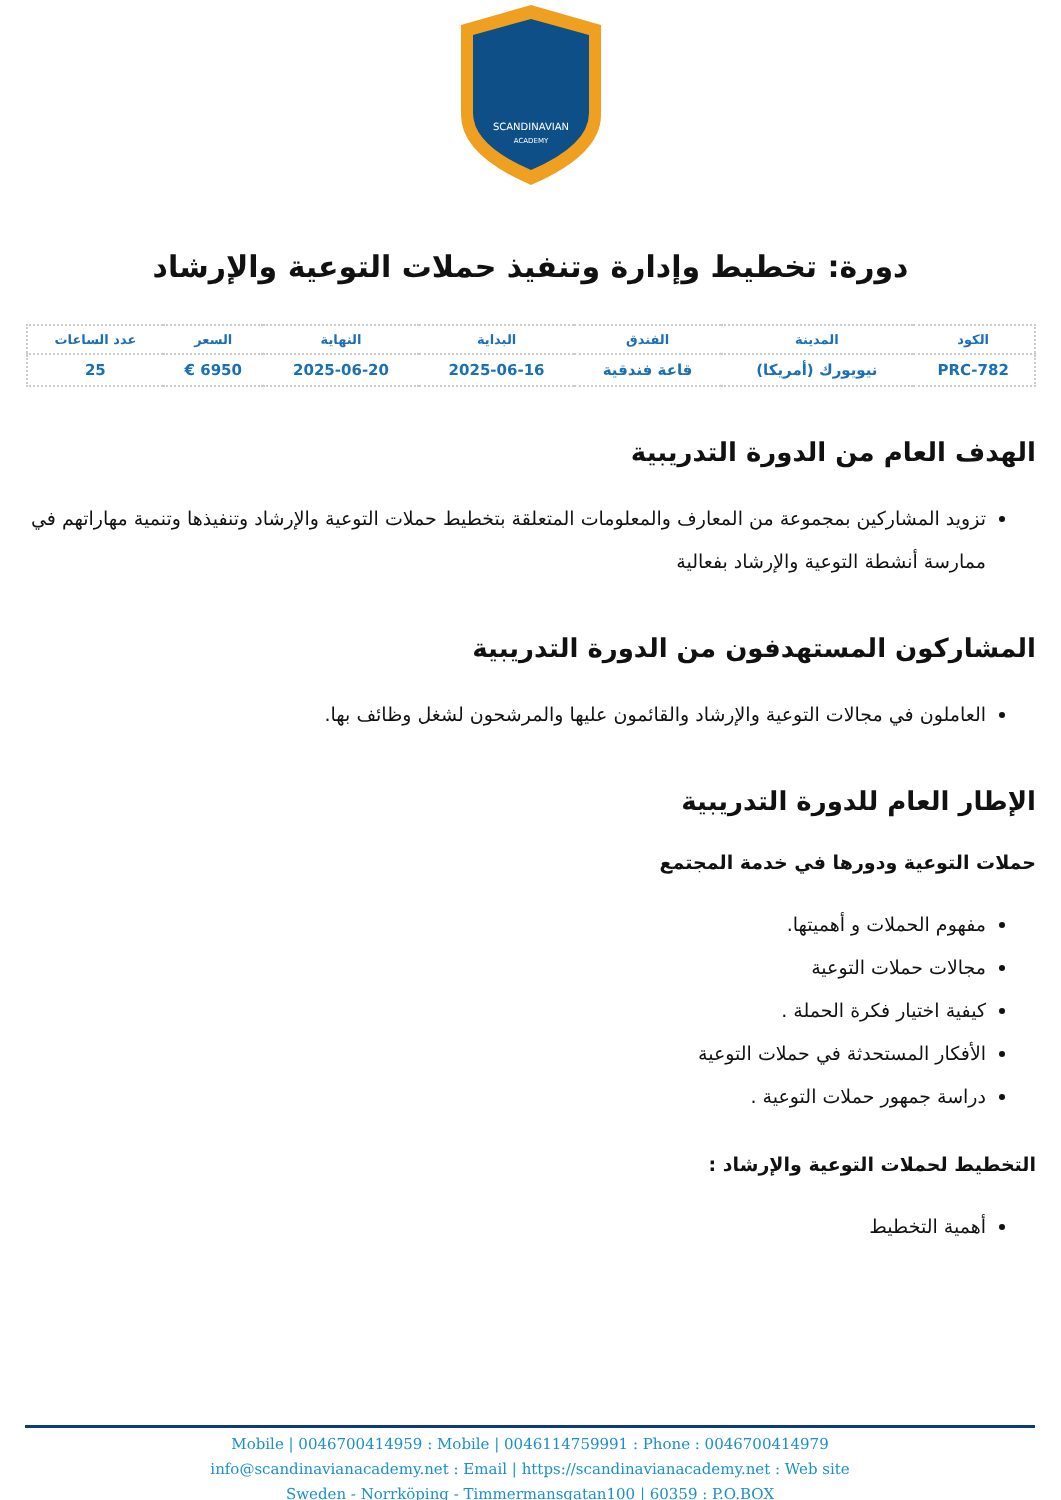SCANDINAVIAN
ACADEMY
دورة: تخطيط وإدارة وتنفيذ حملات التوعية والإرشاد
| الكود | المدينة | الفندق | البداية | النهاية | السعر | عدد الساعات |
| --- | --- | --- | --- | --- | --- | --- |
| PRC-782 | نيويورك (أمريكا) | قاعة فندقية | 2025-06-16 | 2025-06-20 | 6950 € | 25 |
الهدف العام من الدورة التدريبية
تزويد المشاركين بمجموعة من المعارف والمعلومات المتعلقة بتخطيط حملات التوعية والإرشاد وتنفيذها وتنمية مهاراتهم في ممارسة أنشطة التوعية والإرشاد بفعالية
المشاركون المستهدفون من الدورة التدريبية
العاملون في مجالات التوعية والإرشاد والقائمون عليها والمرشحون لشغل وظائف بها.
الإطار العام للدورة التدريبية
حملات التوعية ودورها في خدمة المجتمع
مفهوم الحملات و أهميتها.
مجالات حملات التوعية
كيفية اختيار فكرة الحملة .
الأفكار المستحدثة في حملات التوعية
دراسة جمهور حملات التوعية .
التخطيط لحملات التوعية والإرشاد :
أهمية التخطيط
Mobile | 0046700414959 : Mobile | 0046114759991 : Phone : 0046700414979
info@scandinavianacademy.net : Email | https://scandinavianacademy.net : Web site
Sweden - Norrköping - Timmermansgatan100 | 60359 : P.O.BOX